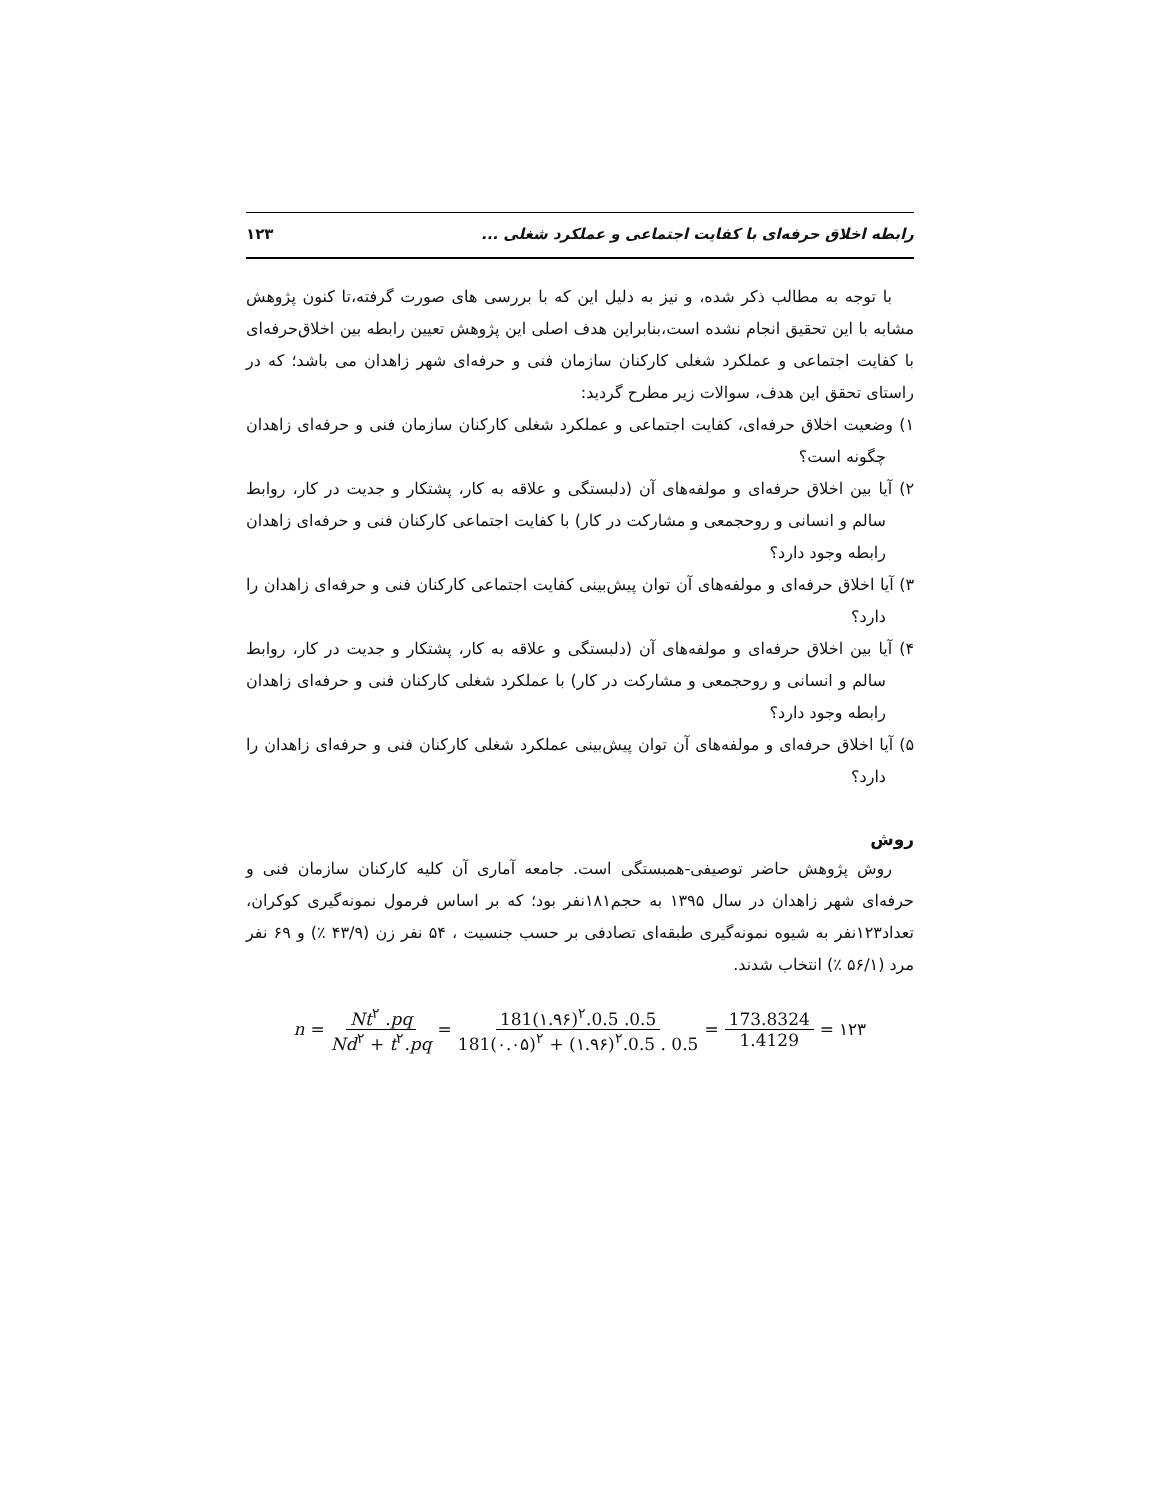رابطه اخلاق حرفه‌ای با کفایت اجتماعی و عملکرد شغلی ... ۱۲۳
با توجه به مطالب ذکر شده، و نیز به دلیل این که با بررسی های صورت گرفته،تا کنون پژوهش مشابه با این تحقیق انجام نشده است،بنابراین هدف اصلی این پژوهش تعیین رابطه بین اخلاق‌حرفه‌ای با کفایت اجتماعی و عملکرد شغلی کارکنان سازمان فنی و حرفه‌ای شهر زاهدان می باشد؛ که در راستای تحقق این هدف، سوالات زیر مطرح گردید:
۱) وضعیت اخلاق حرفه‌ای، کفایت اجتماعی و عملکرد شغلی کارکنان سازمان فنی و حرفه‌ای زاهدان چگونه است؟
۲) آیا بین اخلاق حرفه‌ای و مولفه‌های آن (دلبستگی و علاقه به کار، پشتکار و جدیت در کار، روابط سالم و انسانی و روحجمعی و مشارکت در کار) با کفایت اجتماعی کارکنان فنی و حرفه‌ای زاهدان رابطه وجود دارد؟
۳) آیا اخلاق حرفه‌ای و مولفه‌های آن توان پیش‌بینی کفایت اجتماعی کارکنان فنی و حرفه‌ای زاهدان را دارد؟
۴) آیا بین اخلاق حرفه‌ای و مولفه‌های آن (دلبستگی و علاقه به کار، پشتکار و جدیت در کار، روابط سالم و انسانی و روحجمعی و مشارکت در کار) با عملکرد شغلی کارکنان فنی و حرفه‌ای زاهدان رابطه وجود دارد؟
۵) آیا اخلاق حرفه‌ای و مولفه‌های آن توان پیش‌بینی عملکرد شغلی کارکنان فنی و حرفه‌ای زاهدان را دارد؟
روش
روش پژوهش حاضر توصیفی-همبستگی است. جامعه آماری آن کلیه کارکنان سازمان فنی و حرفه‌ای شهر زاهدان در سال ۱۳۹۵ به حجم۱۸۱نفر بود؛ که بر اساس فرمول نمونه‌گیری کوکران، تعداد۱۲۳نفر به شیوه نمونه‌گیری طبقه‌ای تصادفی بر حسب جنسیت ، ۵۴ نفر زن (۴۳/۹ ٪) و ۶۹ نفر مرد (۵۶/۱ ٪) انتخاب شدند.
n = Nt<sup>۲</sup> .pq Nd<sup>۲</sup> + t<sup>۲</sup>.pq = 181(۱.۹۶)<sup>۲</sup>.0.5 .0.5 181(۰.۰۵)<sup>۲</sup> + (۱.۹۶)<sup>۲</sup>.0.5 . 0.5 = 173.8324 1.4129 = ۱۲۳